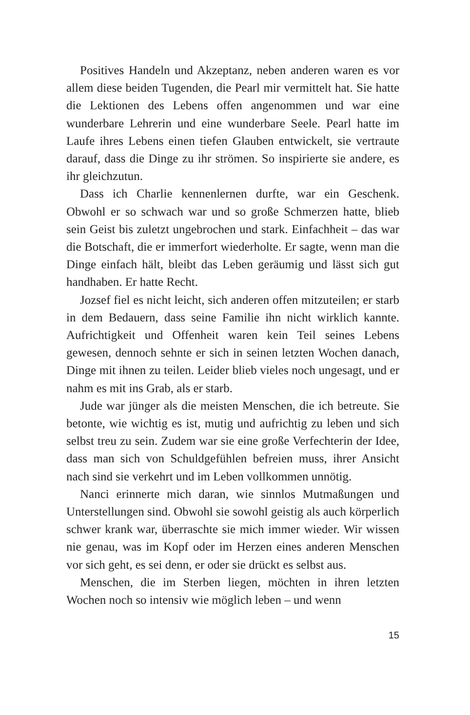Positives Handeln und Akzeptanz, neben anderen waren es vor allem diese beiden Tugenden, die Pearl mir vermittelt hat. Sie hatte die Lektionen des Lebens offen angenommen und war eine wunderbare Lehrerin und eine wunderbare Seele. Pearl hatte im Laufe ihres Lebens einen tiefen Glauben entwickelt, sie vertraute darauf, dass die Dinge zu ihr strö­men. So inspirierte sie andere, es ihr gleichzutun.
Dass ich Charlie kennenlernen durfte, war ein Geschenk. Obwohl er so schwach war und so große Schmerzen hatte, blieb sein Geist bis zuletzt ungebrochen und stark. Einfach­heit – das war die Botschaft, die er immerfort wiederholte. Er sagte, wenn man die Dinge einfach hält, bleibt das Leben geräumig und lässt sich gut handhaben. Er hatte Recht.
Jozsef fiel es nicht leicht, sich anderen offen mitzuteilen; er starb in dem Bedauern, dass seine Familie ihn nicht wirk­lich kannte. Aufrichtigkeit und Offenheit waren kein Teil sei­nes Lebens gewesen, dennoch sehnte er sich in seinen letzten Wochen danach, Dinge mit ihnen zu teilen. Leider blieb vie­les noch ungesagt, und er nahm es mit ins Grab, als er starb.
Jude war jünger als die meisten Menschen, die ich betreute. Sie betonte, wie wichtig es ist, mutig und aufrich­tig zu leben und sich selbst treu zu sein. Zudem war sie eine große Verfechterin der Idee, dass man sich von Schuldge­fühlen befreien muss, ihrer Ansicht nach sind sie verkehrt und im Leben vollkommen unnötig.
Nanci erinnerte mich daran, wie sinnlos Mutmaßun­gen und Unterstellungen sind. Obwohl sie sowohl geistig als auch körperlich schwer krank war, überraschte sie mich immer wieder. Wir wissen nie genau, was im Kopf oder im Herzen eines anderen Menschen vor sich geht, es sei denn, er oder sie drückt es selbst aus.
Menschen, die im Sterben liegen, möchten in ihren letz­ten Wochen noch so intensiv wie möglich leben – und wenn
15